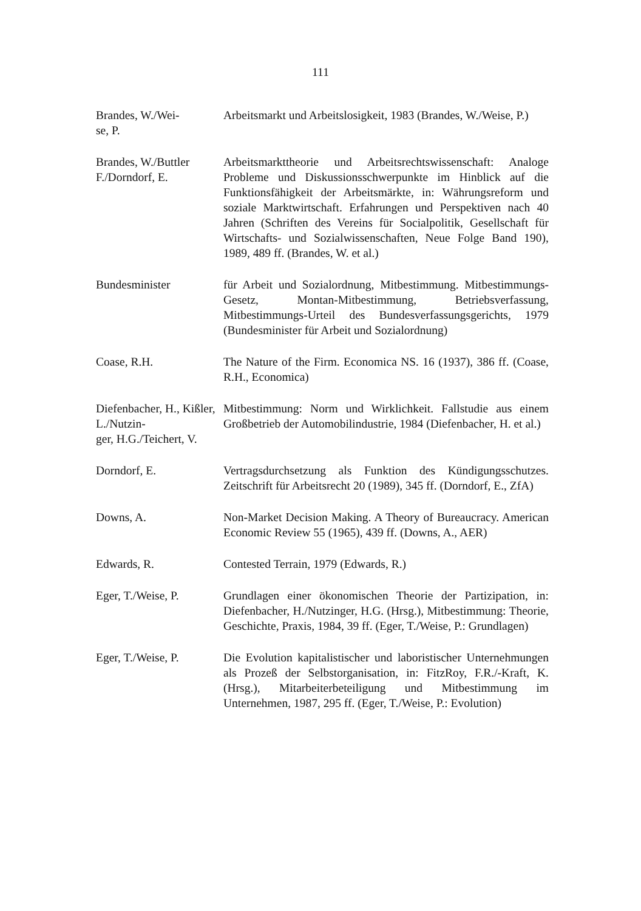111
Brandes, W./Wei-
se, P.
Arbeitsmarkt und Arbeitslosigkeit, 1983 (Brandes, W./Weise, P.)
Brandes, W./Buttler F./Dorndorf, E.
Arbeitsmarkttheorie und Arbeitsrechtswissenschaft: Analoge Probleme und Diskussionsschwerpunkte im Hinblick auf die Funktionsfähigkeit der Arbeitsmärkte, in: Währungsreform und soziale Marktwirtschaft. Erfahrungen und Perspektiven nach 40 Jahren (Schriften des Vereins für Socialpolitik, Gesellschaft für Wirtschafts- und Sozialwissenschaften, Neue Folge Band 190), 1989, 489 ff. (Brandes, W. et al.)
Bundesminister für Arbeit und Sozialordnung, Mitbestimmung. Mitbestimmungs-Gesetz, Montan-Mitbestimmung, Betriebsverfassung, Mitbestimmungs-Urteil des Bundesverfassungsgerichts, 1979 (Bundesminister für Arbeit und Sozialordnung)
Coase, R.H. The Nature of the Firm. Economica NS. 16 (1937), 386 ff. (Coase, R.H., Economica)
Diefenbacher, H., Kißler, L./Nutzin-
ger, H.G./Teichert, V.
Mitbestimmung: Norm und Wirklichkeit. Fallstudie aus einem Großbetrieb der Automobilindustrie, 1984 (Diefenbacher, H. et al.)
Dorndorf, E. Vertragsdurchsetzung als Funktion des Kündigungsschutzes. Zeitschrift für Arbeitsrecht 20 (1989), 345 ff. (Dorndorf, E., ZfA)
Downs, A. Non-Market Decision Making. A Theory of Bureaucracy. American Economic Review 55 (1965), 439 ff. (Downs, A., AER)
Edwards, R. Contested Terrain, 1979 (Edwards, R.)
Eger, T./Weise, P.
Grundlagen einer ökonomischen Theorie der Partizipation, in: Diefenbacher, H./Nutzinger, H.G. (Hrsg.), Mitbestimmung: Theorie, Geschichte, Praxis, 1984, 39 ff. (Eger, T./Weise, P.: Grundlagen)
Eger, T./Weise, P.
Die Evolution kapitalistischer und laboristischer Unternehmungen als Prozeß der Selbstorganisation, in: FitzRoy, F.R./-Kraft, K. (Hrsg.), Mitarbeiterbeteiligung und Mitbestimmung im Unternehmen, 1987, 295 ff. (Eger, T./Weise, P.: Evolution)